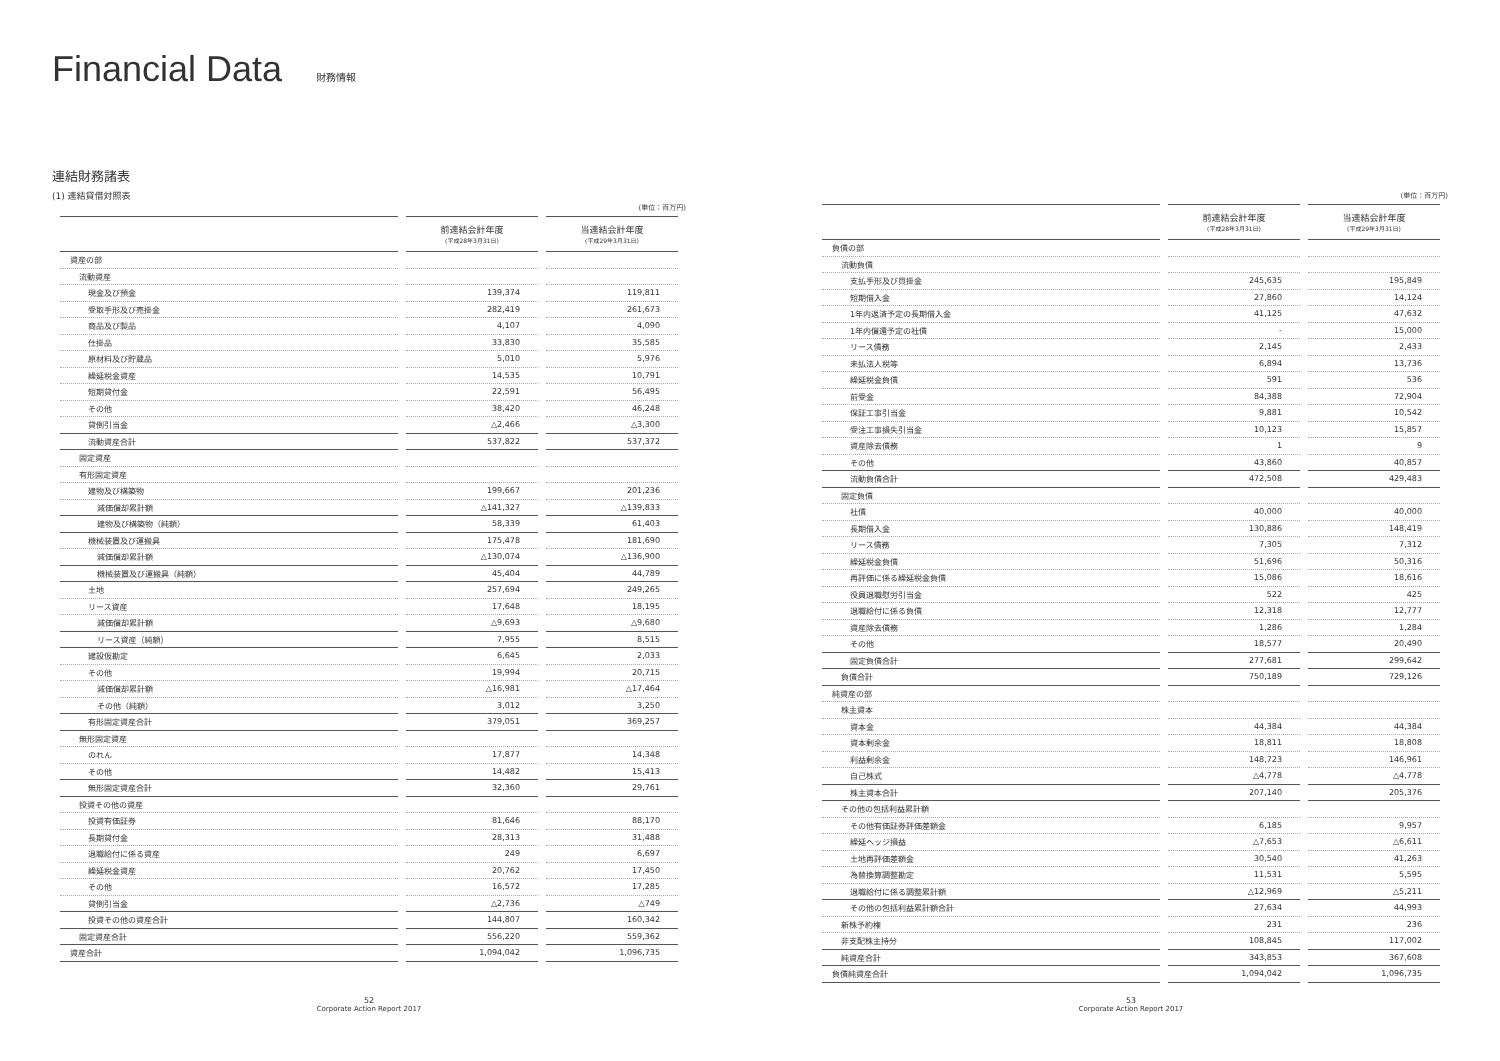Financial Data 財務情報
連結財務諸表
(1) 連結貸借対照表
(単位：百万円)
| | 前連結会計年度 (平成28年3月31日) | 当連結会計年度 (平成29年3月31日) |
| --- | --- | --- |
| 資産の部 | | |
| 流動資産 | | |
| 現金及び預金 | 139,374 | 119,811 |
| 受取手形及び売掛金 | 282,419 | 261,673 |
| 商品及び製品 | 4,107 | 4,090 |
| 仕掛品 | 33,830 | 35,585 |
| 原材料及び貯蔵品 | 5,010 | 5,976 |
| 繰延税金資産 | 14,535 | 10,791 |
| 短期貸付金 | 22,591 | 56,495 |
| その他 | 38,420 | 46,248 |
| 貸倒引当金 | △2,466 | △3,300 |
| 流動資産合計 | 537,822 | 537,372 |
| 固定資産 | | |
| 有形固定資産 | | |
| 建物及び構築物 | 199,667 | 201,236 |
| 減価償却累計額 | △141,327 | △139,833 |
| 建物及び構築物（純額） | 58,339 | 61,403 |
| 機械装置及び運搬具 | 175,478 | 181,690 |
| 減価償却累計額 | △130,074 | △136,900 |
| 機械装置及び運搬具（純額） | 45,404 | 44,789 |
| 土地 | 257,694 | 249,265 |
| リース資産 | 17,648 | 18,195 |
| 減価償却累計額 | △9,693 | △9,680 |
| リース資産（純額） | 7,955 | 8,515 |
| 建設仮勘定 | 6,645 | 2,033 |
| その他 | 19,994 | 20,715 |
| 減価償却累計額 | △16,981 | △17,464 |
| その他（純額） | 3,012 | 3,250 |
| 有形固定資産合計 | 379,051 | 369,257 |
| 無形固定資産 | | |
| のれん | 17,877 | 14,348 |
| その他 | 14,482 | 15,413 |
| 無形固定資産合計 | 32,360 | 29,761 |
| 投資その他の資産 | | |
| 投資有価証券 | 81,646 | 88,170 |
| 長期貸付金 | 28,313 | 31,488 |
| 退職給付に係る資産 | 249 | 6,697 |
| 繰延税金資産 | 20,762 | 17,450 |
| その他 | 16,572 | 17,285 |
| 貸倒引当金 | △2,736 | △749 |
| 投資その他の資産合計 | 144,807 | 160,342 |
| 固定資産合計 | 556,220 | 559,362 |
| 資産合計 | 1,094,042 | 1,096,735 |
52
Corporate Action Report 2017
(単位：百万円)
| | 前連結会計年度 (平成28年3月31日) | 当連結会計年度 (平成29年3月31日) |
| --- | --- | --- |
| 負債の部 | | |
| 流動負債 | | |
| 支払手形及び買掛金 | 245,635 | 195,849 |
| 短期借入金 | 27,860 | 14,124 |
| 1年内返済予定の長期借入金 | 41,125 | 47,632 |
| 1年内償還予定の社債 | - | 15,000 |
| リース債務 | 2,145 | 2,433 |
| 未払法人税等 | 6,894 | 13,736 |
| 繰延税金負債 | 591 | 536 |
| 前受金 | 84,388 | 72,904 |
| 保証工事引当金 | 9,881 | 10,542 |
| 受注工事損失引当金 | 10,123 | 15,857 |
| 資産除去債務 | 1 | 9 |
| その他 | 43,860 | 40,857 |
| 流動負債合計 | 472,508 | 429,483 |
| 固定負債 | | |
| 社債 | 40,000 | 40,000 |
| 長期借入金 | 130,886 | 148,419 |
| リース債務 | 7,305 | 7,312 |
| 繰延税金負債 | 51,696 | 50,316 |
| 再評価に係る繰延税金負債 | 15,086 | 18,616 |
| 役員退職慰労引当金 | 522 | 425 |
| 退職給付に係る負債 | 12,318 | 12,777 |
| 資産除去債務 | 1,286 | 1,284 |
| その他 | 18,577 | 20,490 |
| 固定負債合計 | 277,681 | 299,642 |
| 負債合計 | 750,189 | 729,126 |
| 純資産の部 | | |
| 株主資本 | | |
| 資本金 | 44,384 | 44,384 |
| 資本剰余金 | 18,811 | 18,808 |
| 利益剰余金 | 148,723 | 146,961 |
| 自己株式 | △4,778 | △4,778 |
| 株主資本合計 | 207,140 | 205,376 |
| その他の包括利益累計額 | | |
| その他有価証券評価差額金 | 6,185 | 9,957 |
| 繰延ヘッジ損益 | △7,653 | △6,611 |
| 土地再評価差額金 | 30,540 | 41,263 |
| 為替換算調整勘定 | 11,531 | 5,595 |
| 退職給付に係る調整累計額 | △12,969 | △5,211 |
| その他の包括利益累計額合計 | 27,634 | 44,993 |
| 新株予約権 | 231 | 236 |
| 非支配株主持分 | 108,845 | 117,002 |
| 純資産合計 | 343,853 | 367,608 |
| 負債純資産合計 | 1,094,042 | 1,096,735 |
53
Corporate Action Report 2017